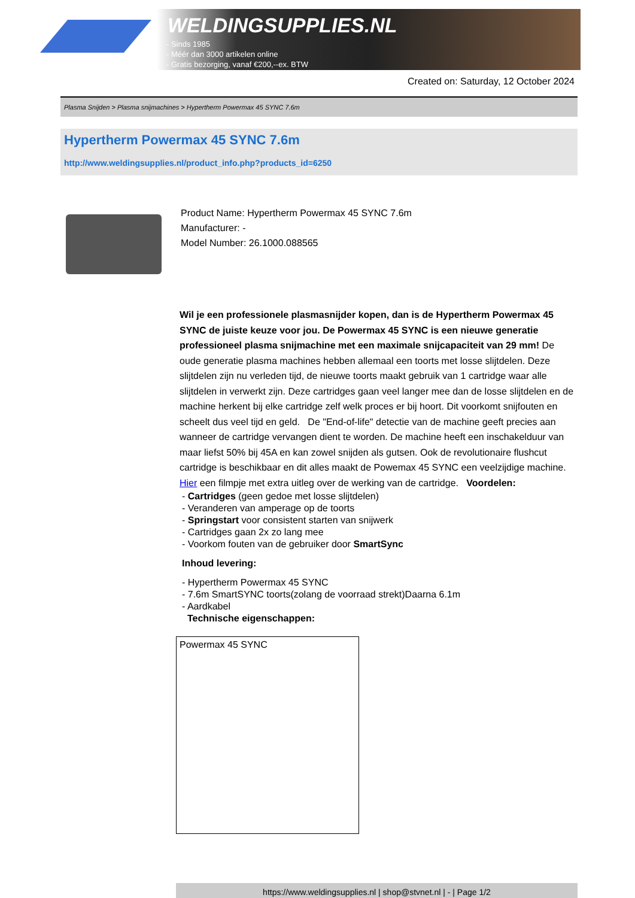WELDINGSUPPLIES.NL
- Sinds 1985
- Méér dan 3000 artikelen online
- Gratis bezorging, vanaf €200,--ex. BTW
Created on: Saturday, 12 October 2024
Plasma Snijden > Plasma snijmachines > Hypertherm Powermax 45 SYNC 7.6m
Hypertherm Powermax 45 SYNC 7.6m
http://www.weldingsupplies.nl/product_info.php?products_id=6250
Product Name: Hypertherm Powermax 45 SYNC 7.6m
Manufacturer: -
Model Number: 26.1000.088565
Wil je een professionele plasmasnijder kopen, dan is de Hypertherm Powermax 45 SYNC de juiste keuze voor jou. De Powermax 45 SYNC is een nieuwe generatie professioneel plasma snijmachine met een maximale snijcapaciteit van 29 mm! De oude generatie plasma machines hebben allemaal een toorts met losse slijtdelen. Deze slijtdelen zijn nu verleden tijd, de nieuwe toorts maakt gebruik van 1 cartridge waar alle slijtdelen in verwerkt zijn. Deze cartridges gaan veel langer mee dan de losse slijtdelen en de machine herkent bij elke cartridge zelf welk proces er bij hoort. Dit voorkomt snijfouten en scheelt dus veel tijd en geld. De "End-of-life" detectie van de machine geeft precies aan wanneer de cartridge vervangen dient te worden. De machine heeft een inschakelduur van maar liefst 50% bij 45A en kan zowel snijden als gutsen. Ook de revolutionaire flushcut cartridge is beschikbaar en dit alles maakt de Powemax 45 SYNC een veelzijdige machine. Hier een filmpje met extra uitleg over de werking van de cartridge. Voordelen:
- Cartridges (geen gedoe met losse slijtdelen)
- Veranderen van amperage op de toorts
- Springstart voor consistent starten van snijwerk
- Cartridges gaan 2x zo lang mee
- Voorkom fouten van de gebruiker door SmartSync
Inhoud levering:
- Hypertherm Powermax 45 SYNC
- 7.6m SmartSYNC toorts(zolang de voorraad strekt)Daarna 6.1m
- Aardkabel
Technische eigenschappen:
| Powermax 45 SYNC |
https://www.weldingsupplies.nl | shop@stvnet.nl | - | Page 1/2